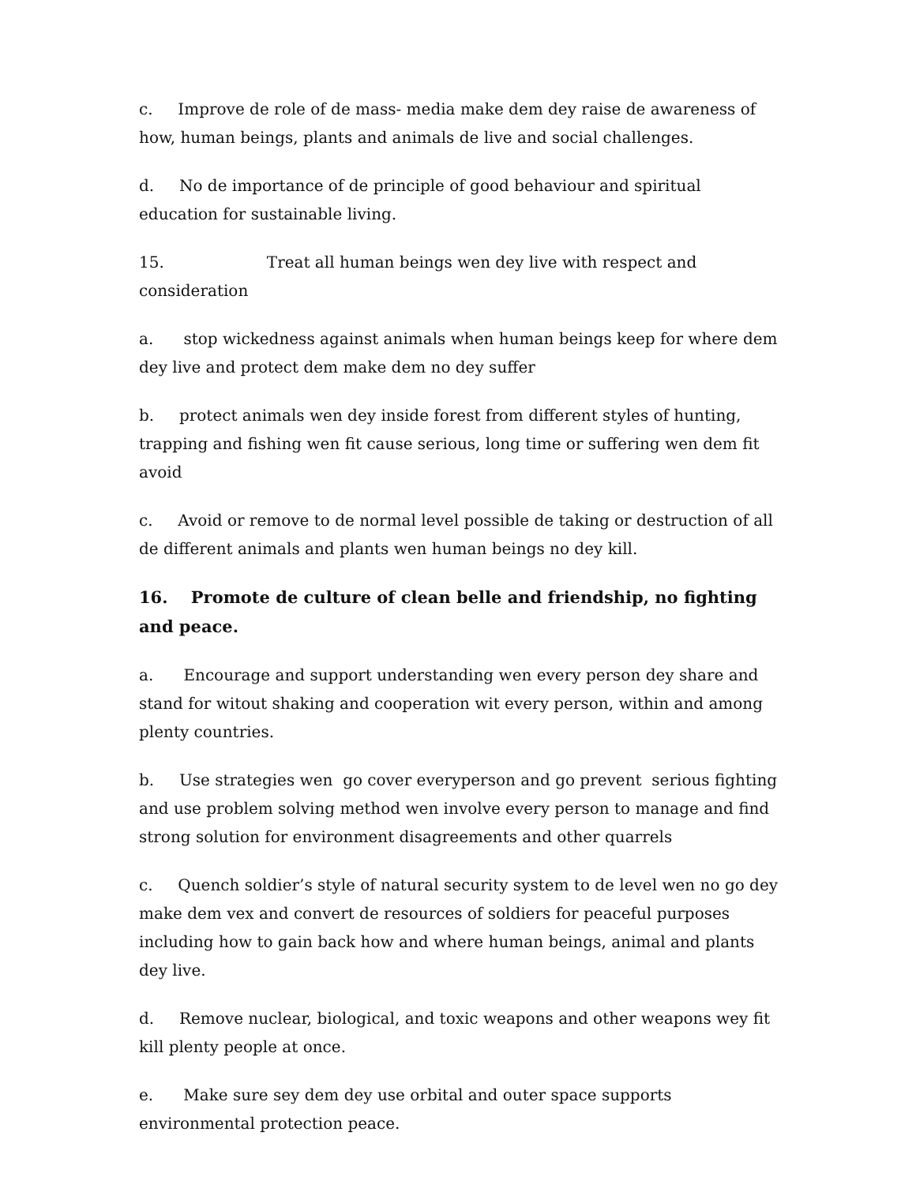c. Improve de role of de mass- media make dem dey raise de awareness of how, human beings, plants and animals de live and social challenges.
d. No de importance of de principle of good behaviour and spiritual education for sustainable living.
15. Treat all human beings wen dey live with respect and consideration
a. stop wickedness against animals when human beings keep for where dem dey live and protect dem make dem no dey suffer
b. protect animals wen dey inside forest from different styles of hunting, trapping and fishing wen fit cause serious, long time or suffering wen dem fit avoid
c. Avoid or remove to de normal level possible de taking or destruction of all de different animals and plants wen human beings no dey kill.
16. Promote de culture of clean belle and friendship, no fighting and peace.
a. Encourage and support understanding wen every person dey share and stand for witout shaking and cooperation wit every person, within and among plenty countries.
b. Use strategies wen go cover everyperson and go prevent serious fighting and use problem solving method wen involve every person to manage and find strong solution for environment disagreements and other quarrels
c. Quench soldier’s style of natural security system to de level wen no go dey make dem vex and convert de resources of soldiers for peaceful purposes including how to gain back how and where human beings, animal and plants dey live.
d. Remove nuclear, biological, and toxic weapons and other weapons wey fit kill plenty people at once.
e. Make sure sey dem dey use orbital and outer space supports environmental protection peace.